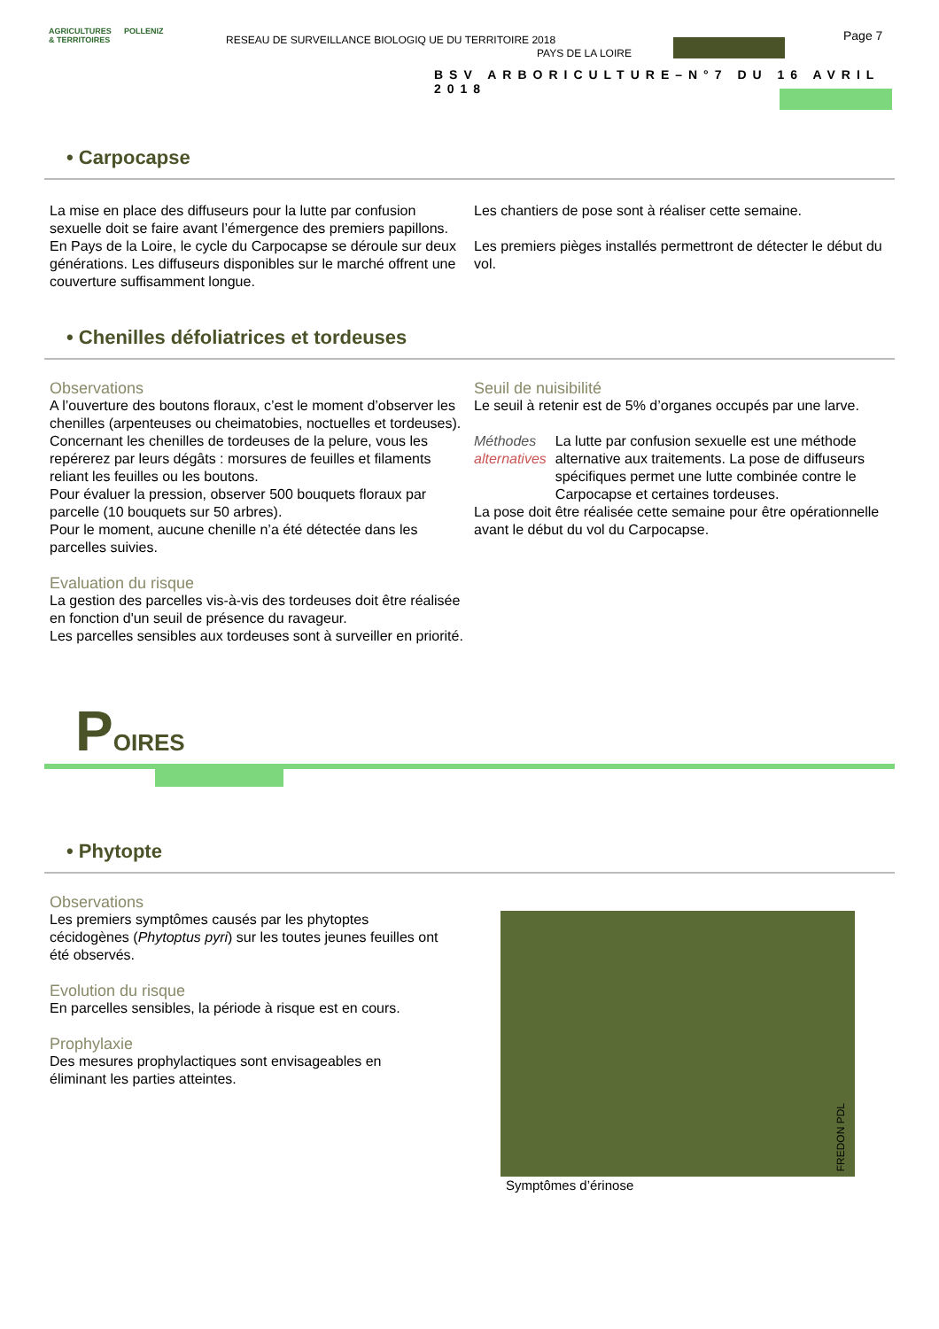AGRICULTURES & TERRITOIRES
POLLENIZ
RESEAU DE SURVEILLANCE BIOLOGIQ UE DU TERRITOIRE 2018
PAYS DE LA LOIRE
Page 7
BSV ARBORICULTURE–N°7 DU 16 AVRIL 2018
• Carpocapse
La mise en place des diffuseurs pour la lutte par confusion sexuelle doit se faire avant l’émergence des premiers papillons.
En Pays de la Loire, le cycle du Carpocapse se déroule sur deux générations. Les diffuseurs disponibles sur le marché offrent une couverture suffisamment longue.
Les chantiers de pose sont à réaliser cette semaine.
Les premiers pièges installés permettront de détecter le début du vol.
• Chenilles défoliatrices et tordeuses
Observations
A l’ouverture des boutons floraux, c’est le moment d’observer les chenilles (arpenteuses ou cheimatobies, noctuelles et tordeuses).
Concernant les chenilles de tordeuses de la pelure, vous les repérerez par leurs dégâts : morsures de feuilles et filaments reliant les feuilles ou les boutons.
Pour évaluer la pression, observer 500 bouquets floraux par parcelle (10 bouquets sur 50 arbres).
Pour le moment, aucune chenille n’a été détectée dans les parcelles suivies.
Evaluation du risque
La gestion des parcelles vis-à-vis des tordeuses doit être réalisée en fonction d'un seuil de présence du ravageur.
Les parcelles sensibles aux tordeuses sont à surveiller en priorité.
Seuil de nuisibilité
Le seuil à retenir est de 5% d’organes occupés par une larve.
Méthodes alternatives
La lutte par confusion sexuelle est une méthode alternative aux traitements. La pose de diffuseurs spécifiques permet une lutte combinée contre le Carpocapse et certaines tordeuses.
La pose doit être réalisée cette semaine pour être opérationnelle avant le début du vol du Carpocapse.
POIRES
• Phytopte
Observations
Les premiers symptômes causés par les phytoptes cécidogènes (Phytoptus pyri) sur les toutes jeunes feuilles ont été observés.
Evolution du risque
En parcelles sensibles, la période à risque est en cours.
Prophylaxie
Des mesures prophylactiques sont envisageables en éliminant les parties atteintes.
FREDON PDL
Symptômes d’érinose